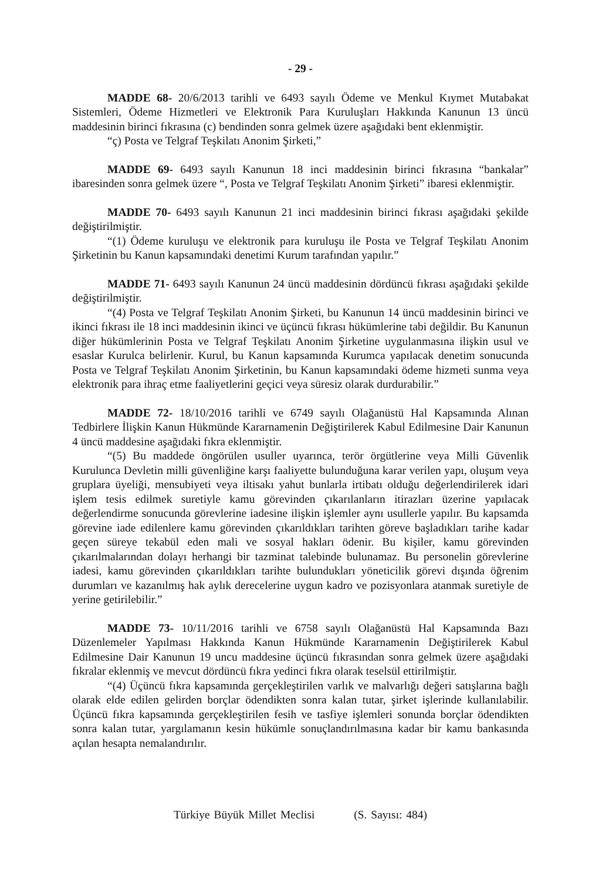- 29 -
MADDE 68- 20/6/2013 tarihli ve 6493 sayılı Ödeme ve Menkul Kıymet Mutabakat Sistemleri, Ödeme Hizmetleri ve Elektronik Para Kuruluşları Hakkında Kanunun 13 üncü maddesinin birinci fıkrasına (c) bendinden sonra gelmek üzere aşağıdaki bent eklenmiştir.
“ç) Posta ve Telgraf Teşkilatı Anonim Şirketi,”
MADDE 69- 6493 sayılı Kanunun 18 inci maddesinin birinci fıkrasına “bankalar” ibaresinden sonra gelmek üzere “, Posta ve Telgraf Teşkilatı Anonim Şirketi” ibaresi eklenmiştir.
MADDE 70- 6493 sayılı Kanunun 21 inci maddesinin birinci fıkrası aşağıdaki şekilde değiştirilmiştir.
“(1) Ödeme kuruluşu ve elektronik para kuruluşu ile Posta ve Telgraf Teşkilatı Anonim Şirketinin bu Kanun kapsamındaki denetimi Kurum tarafından yapılır.”
MADDE 71- 6493 sayılı Kanunun 24 üncü maddesinin dördüncü fıkrası aşağıdaki şekilde değiştirilmiştir.
“(4) Posta ve Telgraf Teşkilatı Anonim Şirketi, bu Kanunun 14 üncü maddesinin birinci ve ikinci fıkrası ile 18 inci maddesinin ikinci ve üçüncü fıkrası hükümlerine tabi değildir. Bu Kanunun diğer hükümlerinin Posta ve Telgraf Teşkilatı Anonim Şirketine uygulanmasına ilişkin usul ve esaslar Kurulca belirlenir. Kurul, bu Kanun kapsamında Kurumca yapılacak denetim sonucunda Posta ve Telgraf Teşkilatı Anonim Şirketinin, bu Kanun kapsamındaki ödeme hizmeti sunma veya elektronik para ihraç etme faaliyetlerini geçici veya süresiz olarak durdurabilir.”
MADDE 72- 18/10/2016 tarihli ve 6749 sayılı Olağanüstü Hal Kapsamında Alınan Tedbirlere İlişkin Kanun Hükmünde Kararnamenin Değiştirilerek Kabul Edilmesine Dair Kanunun 4 üncü maddesine aşağıdaki fıkra eklenmiştir.
“(5) Bu maddede öngörülen usuller uyarınca, terör örgütlerine veya Milli Güvenlik Kurulunca Devletin milli güvenliğine karşı faaliyette bulunduğuna karar verilen yapı, oluşum veya gruplara üyeliği, mensubiyeti veya iltisakı yahut bunlarla irtibatı olduğu değerlendirilerek idari işlem tesis edilmek suretiyle kamu görevinden çıkarılanların itirazları üzerine yapılacak değerlendirme sonucunda görevlerine iadesine ilişkin işlemler aynı usullerle yapılır. Bu kapsamda görevine iade edilenlere kamu görevinden çıkarıldıkları tarihten göreve başladıkları tarihe kadar geçen süreye tekabül eden mali ve sosyal hakları ödenir. Bu kişiler, kamu görevinden çıkarılmalarından dolayı herhangi bir tazminat talebinde bulunamaz. Bu personelin görevlerine iadesi, kamu görevinden çıkarıldıkları tarihte bulundukları yöneticilik görevi dışında öğrenim durumları ve kazanılmış hak aylık derecelerine uygun kadro ve pozisyonlara atanmak suretiyle de yerine getirilebilir.”
MADDE 73- 10/11/2016 tarihli ve 6758 sayılı Olağanüstü Hal Kapsamında Bazı Düzenlemeler Yapılması Hakkında Kanun Hükmünde Kararnamenin Değiştirilerek Kabul Edilmesine Dair Kanunun 19 uncu maddesine üçüncü fıkrasından sonra gelmek üzere aşağıdaki fıkralar eklenmiş ve mevcut dördüncü fıkra yedinci fıkra olarak teselsül ettirilmiştir.
“(4) Üçüncü fıkra kapsamında gerçekleştirilen varlık ve malvarlığı değeri satışlarına bağlı olarak elde edilen gelirden borçlar ödendikten sonra kalan tutar, şirket işlerinde kullanılabilir. Üçüncü fıkra kapsamında gerçekleştirilen fesih ve tasfiye işlemleri sonunda borçlar ödendikten sonra kalan tutar, yargılamanın kesin hükümle sonuçlandırılmasına kadar bir kamu bankasında açılan hesapta nemalandırılır.
Türkiye Büyük Millet Meclisi (S. Sayısı: 484)